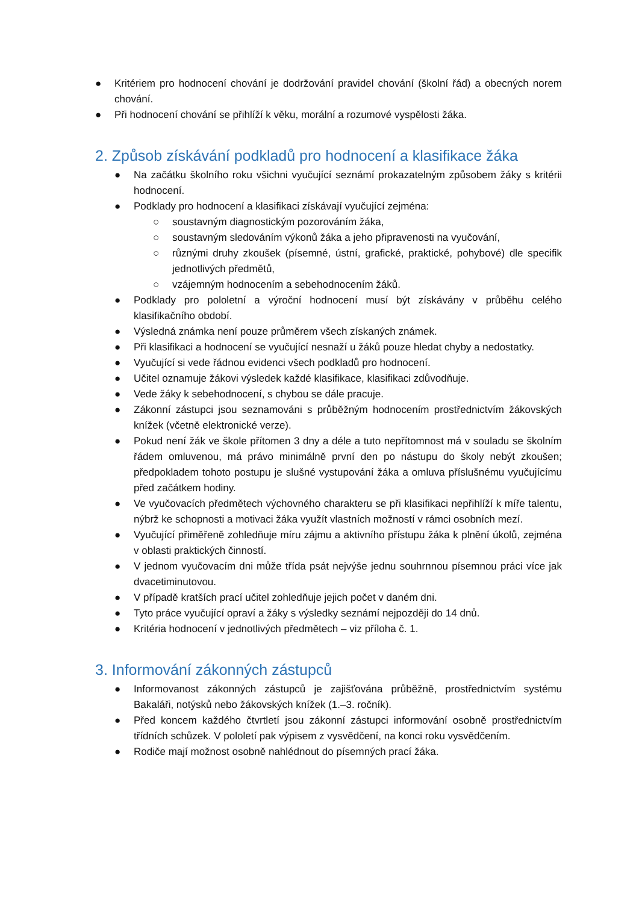● Kritériem pro hodnocení chování je dodržování pravidel chování (školní řád) a obecných norem chování.
● Při hodnocení chování se přihlíží k věku, morální a rozumové vyspělosti žáka.
2. Způsob získávání podkladů pro hodnocení a klasifikace žáka
● Na začátku školního roku všichni vyučující seznámí prokazatelným způsobem žáky s kritérii hodnocení.
● Podklady pro hodnocení a klasifikaci získávají vyučující zejména:
○ soustavným diagnostickým pozorováním žáka,
○ soustavným sledováním výkonů žáka a jeho připravenosti na vyučování,
○ různými druhy zkoušek (písemné, ústní, grafické, praktické, pohybové) dle specifik jednotlivých předmětů,
○ vzájemným hodnocením a sebehodnocením žáků.
● Podklady pro pololetní a výroční hodnocení musí být získávány v průběhu celého klasifikačního období.
● Výsledná známka není pouze průměrem všech získaných známek.
● Při klasifikaci a hodnocení se vyučující nesnaží u žáků pouze hledat chyby a nedostatky.
● Vyučující si vede řádnou evidenci všech podkladů pro hodnocení.
● Učitel oznamuje žákovi výsledek každé klasifikace, klasifikaci zdůvodňuje.
● Vede žáky k sebehodnocení, s chybou se dále pracuje.
● Zákonní zástupci jsou seznamováni s průběžným hodnocením prostřednictvím žákovských knížek (včetně elektronické verze).
● Pokud není žák ve škole přítomen 3 dny a déle a tuto nepřítomnost má v souladu se školním řádem omluvenou, má právo minimálně první den po nástupu do školy nebýt zkoušen; předpokladem tohoto postupu je slušné vystupování žáka a omluva příslušnému vyučujícímu před začátkem hodiny.
● Ve vyučovacích předmětech výchovného charakteru se při klasifikaci nepřihlíží k míře talentu, nýbrž ke schopnosti a motivaci žáka využít vlastních možností v rámci osobních mezí.
● Vyučující přiměřeně zohledňuje míru zájmu a aktivního přístupu žáka k plnění úkolů, zejména v oblasti praktických činností.
● V jednom vyučovacím dni může třída psát nejvýše jednu souhrnnou písemnou práci více jak dvacetiminutovou.
● V případě kratších prací učitel zohledňuje jejich počet v daném dni.
● Tyto práce vyučující opraví a žáky s výsledky seznámí nejpozději do 14 dnů.
● Kritéria hodnocení v jednotlivých předmětech – viz příloha č. 1.
3. Informování zákonných zástupců
● Informovanost zákonných zástupců je zajišťována průběžně, prostřednictvím systému Bakaláři, notýsků nebo žákovských knížek (1.–3. ročník).
● Před koncem každého čtvrtletí jsou zákonní zástupci informování osobně prostřednictvím třídních schůzek. V pololetí pak výpisem z vysvědčení, na konci roku vysvědčením.
● Rodiče mají možnost osobně nahlédnout do písemných prací žáka.